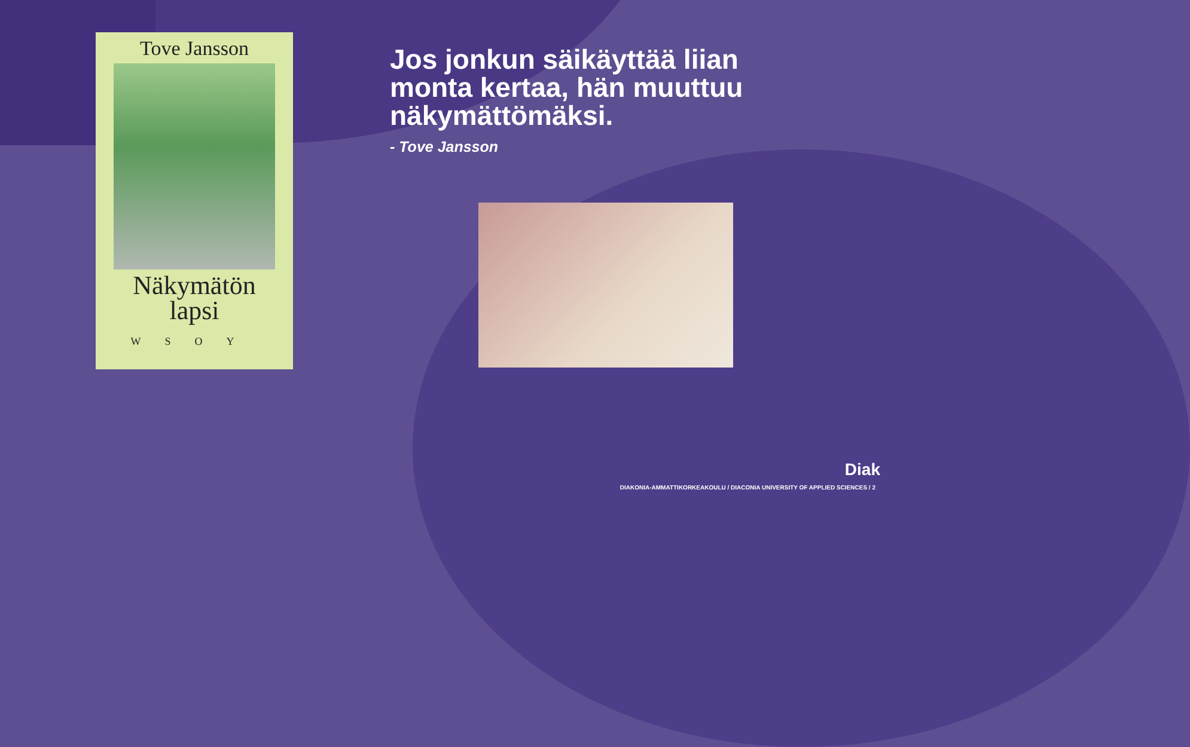Tove Jansson
Näkymätön
lapsi
WSOY
Jos jonkun säikäyttää liian
monta kertaa, hän muuttuu
näkymättömäksi.
- Tove Jansson
Diak
DIAKONIA-AMMATTIKORKEAKOULU / DIACONIA UNIVERSITY OF APPLIED SCIENCES / 2